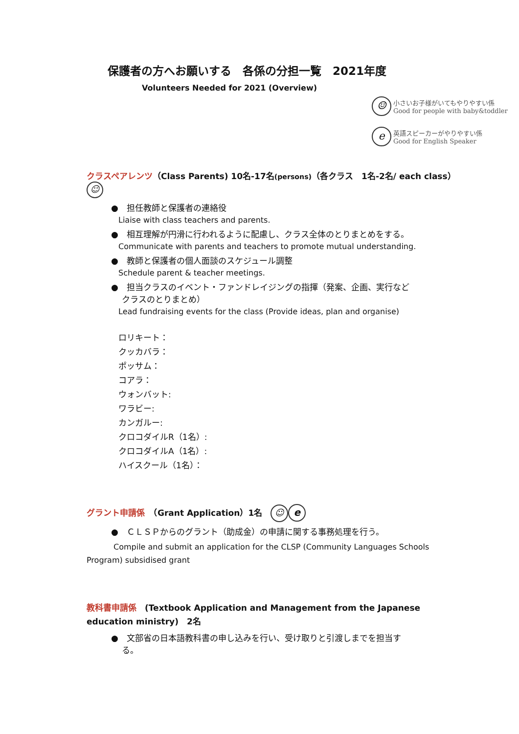保護者の方へお願いする　各係の分担一覧　2021年度
Volunteers Needed for 2021 (Overview)
☺ 小さいお子様がいてもやりやすい係
Good for people with baby&toddler
e英語スピーカーがやりやすい係
Good for English Speaker
クラスペアレンツ（Class Parents) 10名-17名(persons)（各クラス　1名-2名/ each class） ☺
●　担任教師と保護者の連絡役
Liaise with class teachers and parents.
●　相互理解が円滑に行われるように配慮し、クラス全体のとりまとめをする。
Communicate with parents and teachers to promote mutual understanding.
●　教師と保護者の個人面談のスケジュール調整
Schedule parent & teacher meetings.
●　担当クラスのイベント・ファンドレイジングの指揮（発案、企画、実行など
　 クラスのとりまとめ）
Lead fundraising events for the class (Provide ideas, plan and organise)
ロリキート：
クッカバラ：
ポッサム：
コアラ：
ウォンバット:
ワラビー:
カンガルー:
クロコダイルR（1名）:
クロコダイルA（1名）:
ハイスクール（1名）：
グラント申請係　（Grant Application）1名　☺ e
●　ＣＬＳＰからのグラント（助成金）の申請に関する事務処理を行う。
Compile and submit an application for the CLSP (Community Languages Schools Program) subsidised grant
教科書申請係　(Textbook Application and Management from the Japanese education ministry)　2名
●　文部省の日本語教科書の申し込みを行い、受け取りと引渡しまでを担当す
　 る。